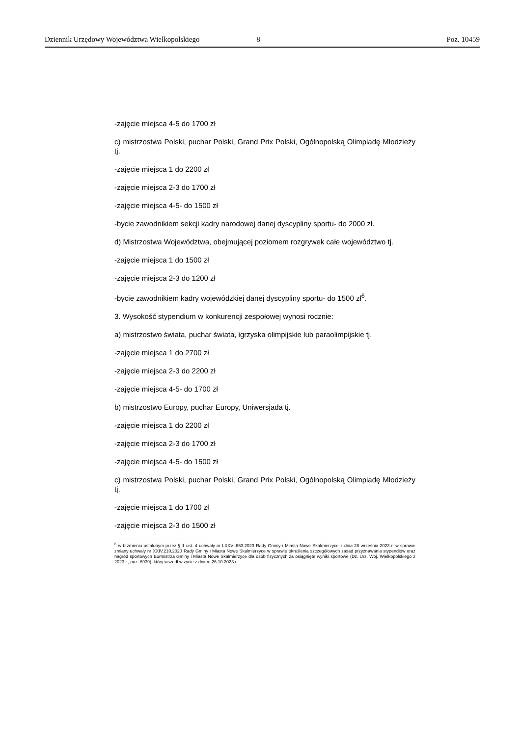Dziennik Urzędowy Województwa Wielkopolskiego – 8 – Poz. 10459
-zajęcie miejsca 4-5 do 1700 zł
c) mistrzostwa Polski, puchar Polski, Grand Prix Polski, Ogólnopolską Olimpiadę Młodzieży tj.
-zajęcie miejsca 1 do 2200 zł
-zajęcie miejsca 2-3 do 1700 zł
-zajęcie miejsca 4-5- do 1500 zł
-bycie zawodnikiem sekcji kadry narodowej danej dyscypliny sportu- do 2000 zł.
d) Mistrzostwa Województwa, obejmującej poziomem rozgrywek całe województwo tj.
-zajęcie miejsca 1 do 1500 zł
-zajęcie miejsca 2-3 do 1200 zł
-bycie zawodnikiem kadry wojewódzkiej danej dyscypliny sportu- do 1500 zł<sup>6</sup>.
3. Wysokość stypendium w konkurencji zespołowej wynosi rocznie:
a) mistrzostwo świata, puchar świata, igrzyska olimpijskie lub paraolimpijskie tj.
-zajęcie miejsca 1 do 2700 zł
-zajęcie miejsca 2-3 do 2200 zł
-zajęcie miejsca 4-5- do 1700 zł
b) mistrzostwo Europy, puchar Europy, Uniwersjada tj.
-zajęcie miejsca 1 do 2200 zł
-zajęcie miejsca 2-3 do 1700 zł
-zajęcie miejsca 4-5- do 1500 zł
c) mistrzostwa Polski, puchar Polski, Grand Prix Polski, Ogólnopolską Olimpiadę Młodzieży tj.
-zajęcie miejsca 1 do 1700 zł
-zajęcie miejsca 2-3 do 1500 zł
<sup>6</sup> w brzmieniu ustalonym przez § 1 ust. 4 uchwały nr LXXVI.653.2023 Rady Gminy i Miasta Nowe Skalmierzyce z dnia 28 września 2023 r. w sprawie zmiany uchwały nr XXIV.210.2020 Rady Gminy i Miasta Nowe Skalmierzyce w sprawie określenia szczegółowych zasad przyznawania stypendiów oraz nagród sportowych Burmistrza Gminy i Miasta Nowe Skalmierzyce dla osób fizycznych za osiągnięte wyniki sportowe (Dz. Urz. Woj. Wielkopolskiego z 2023 r., poz. 8939), który wszedł w życie z dniem 26.10.2023 r.